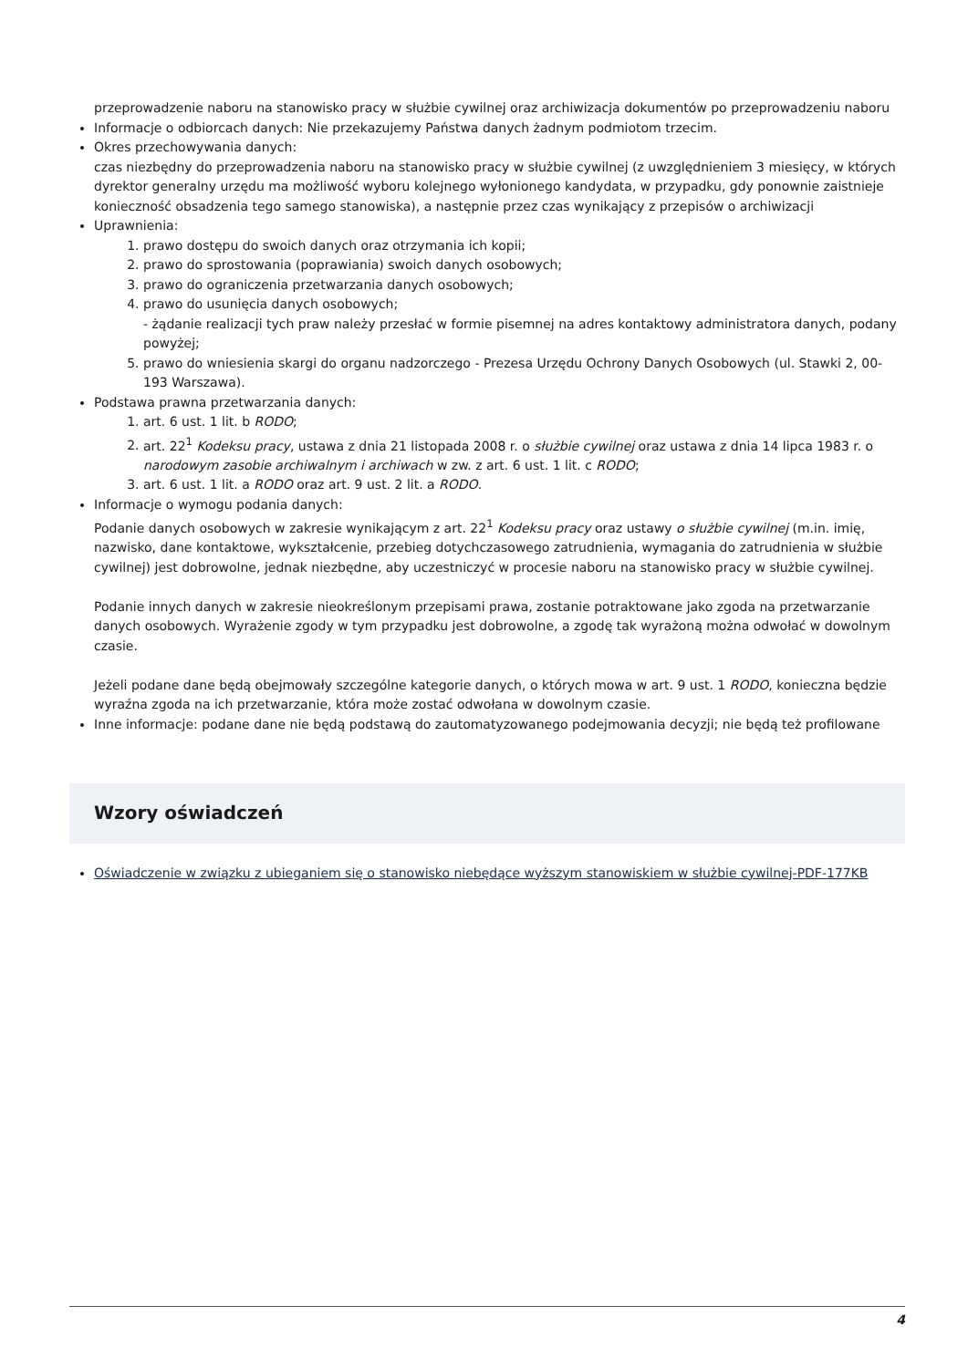przeprowadzenie naboru na stanowisko pracy w służbie cywilnej oraz archiwizacja dokumentów po przeprowadzeniu naboru
Informacje o odbiorcach danych: Nie przekazujemy Państwa danych żadnym podmiotom trzecim.
Okres przechowywania danych:
czas niezbędny do przeprowadzenia naboru na stanowisko pracy w służbie cywilnej (z uwzględnieniem 3 miesięcy, w których dyrektor generalny urzędu ma możliwość wyboru kolejnego wyłonionego kandydata, w przypadku, gdy ponownie zaistnieje konieczność obsadzenia tego samego stanowiska), a następnie przez czas wynikający z przepisów o archiwizacji
Uprawnienia:
1. prawo dostępu do swoich danych oraz otrzymania ich kopii;
2. prawo do sprostowania (poprawiania) swoich danych osobowych;
3. prawo do ograniczenia przetwarzania danych osobowych;
4. prawo do usunięcia danych osobowych;
- żądanie realizacji tych praw należy przesłać w formie pisemnej na adres kontaktowy administratora danych, podany powyżej;
5. prawo do wniesienia skargi do organu nadzorczego - Prezesa Urzędu Ochrony Danych Osobowych (ul. Stawki 2, 00-193 Warszawa).
Podstawa prawna przetwarzania danych:
1. art. 6 ust. 1 lit. b RODO;
2. art. 22<sup>1</sup> Kodeksu pracy, ustawa z dnia 21 listopada 2008 r. o służbie cywilnej oraz ustawa z dnia 14 lipca 1983 r. o narodowym zasobie archiwalnym i archiwach w zw. z art. 6 ust. 1 lit. c RODO;
3. art. 6 ust. 1 lit. a RODO oraz art. 9 ust. 2 lit. a RODO.
Informacje o wymogu podania danych:
Podanie danych osobowych w zakresie wynikającym z art. 22<sup>1</sup> Kodeksu pracy oraz ustawy o służbie cywilnej (m.in. imię, nazwisko, dane kontaktowe, wykształcenie, przebieg dotychczasowego zatrudnienia, wymagania do zatrudnienia w służbie cywilnej) jest dobrowolne, jednak niezbędne, aby uczestniczyć w procesie naboru na stanowisko pracy w służbie cywilnej.
Podanie innych danych w zakresie nieokreślonym przepisami prawa, zostanie potraktowane jako zgoda na przetwarzanie danych osobowych. Wyrażenie zgody w tym przypadku jest dobrowolne, a zgodę tak wyrażoną można odwołać w dowolnym czasie.
Jeżeli podane dane będą obejmowały szczególne kategorie danych, o których mowa w art. 9 ust. 1 RODO, konieczna będzie wyraźna zgoda na ich przetwarzanie, która może zostać odwołana w dowolnym czasie.
Inne informacje: podane dane nie będą podstawą do zautomatyzowanego podejmowania decyzji; nie będą też profilowane
Wzory oświadczeń
Oświadczenie w związku z ubieganiem się o stanowisko niebędące wyższym stanowiskiem w służbie cywilnej-PDF-177KB
4